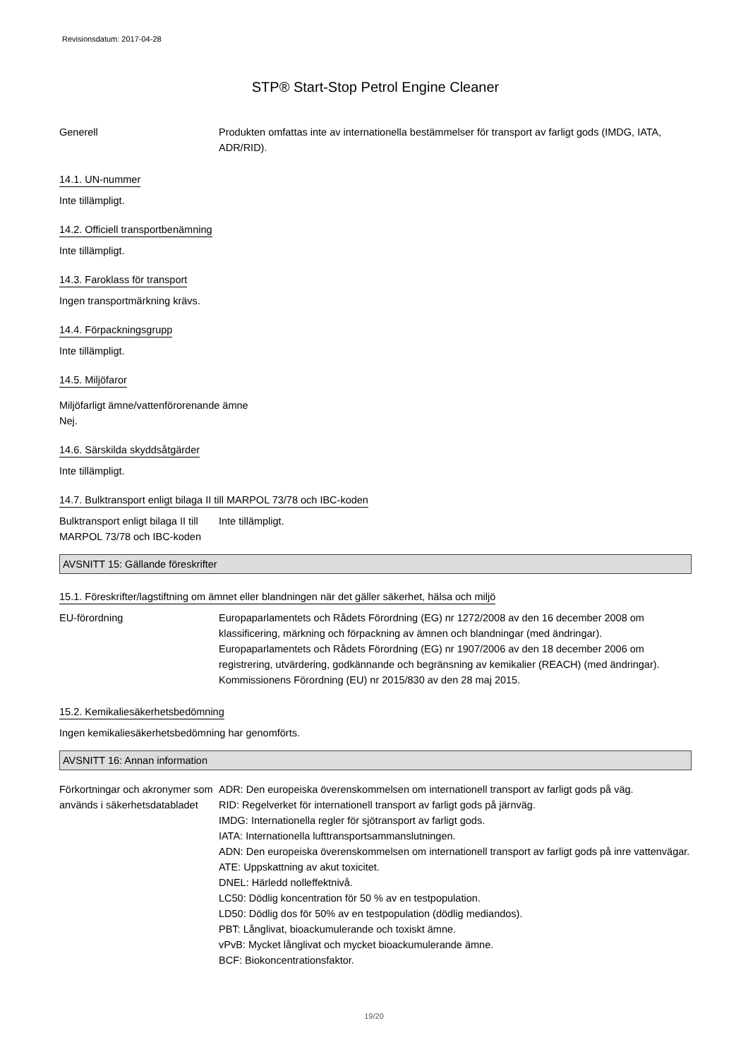Revisionsdatum: 2017-04-28
STP® Start-Stop Petrol Engine Cleaner
Generell Produkten omfattas inte av internationella bestämmelser för transport av farligt gods (IMDG, IATA, ADR/RID).
14.1. UN-nummer
Inte tillämpligt.
14.2. Officiell transportbenämning
Inte tillämpligt.
14.3. Faroklass för transport
Ingen transportmärkning krävs.
14.4. Förpackningsgrupp
Inte tillämpligt.
14.5. Miljöfaror
Miljöfarligt ämne/vattenförorenande ämne
Nej.
14.6. Särskilda skyddsåtgärder
Inte tillämpligt.
14.7. Bulktransport enligt bilaga II till MARPOL 73/78 och IBC-koden
Bulktransport enligt bilaga II till MARPOL 73/78 och IBC-koden
Inte tillämpligt.
AVSNITT 15: Gällande föreskrifter
15.1. Föreskrifter/lagstiftning om ämnet eller blandningen när det gäller säkerhet, hälsa och miljö
EU-förordning Europaparlamentets och Rådets Förordning (EG) nr 1272/2008 av den 16 december 2008 om klassificering, märkning och förpackning av ämnen och blandningar (med ändringar).
Europaparlamentets och Rådets Förordning (EG) nr 1907/2006 av den 18 december 2006 om registrering, utvärdering, godkännande och begränsning av kemikalier (REACH) (med ändringar).
Kommissionens Förordning (EU) nr 2015/830 av den 28 maj 2015.
15.2. Kemikaliesäkerhetsbedömning
Ingen kemikaliesäkerhetsbedömning har genomförts.
AVSNITT 16: Annan information
Förkortningar och akronymer som används i säkerhetsdatabladet
ADR: Den europeiska överenskommelsen om internationell transport av farligt gods på väg.
RID: Regelverket för internationell transport av farligt gods på järnväg.
IMDG: Internationella regler för sjötransport av farligt gods.
IATA: Internationella lufttransportsammanslutningen.
ADN: Den europeiska överenskommelsen om internationell transport av farligt gods på inre vattenvägar.
ATE: Uppskattning av akut toxicitet.
DNEL: Härledd nolleffektnivå.
LC50: Dödlig koncentration för 50 % av en testpopulation.
LD50: Dödlig dos för 50% av en testpopulation (dödlig mediandos).
PBT: Långlivat, bioackumulerande och toxiskt ämne.
vPvB: Mycket långlivat och mycket bioackumulerande ämne.
BCF: Biokoncentrationsfaktor.
19/20